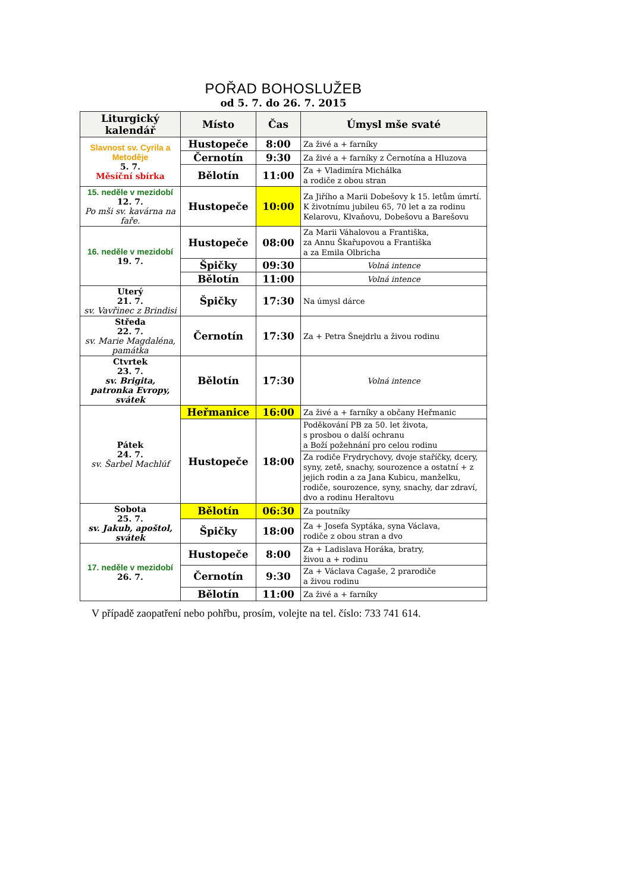POŘAD BOHOSLUŽEB
od 5. 7. do 26. 7. 2015
| Liturgický kalendář | Místo | Čas | Úmysl mše svaté |
| --- | --- | --- | --- |
| Slavnost sv. Cyrila a Metoděje 5. 7. Měsíční sbírka | Hustopeče | 8:00 | Za živé a + farníky |
| | Černotín | 9:30 | Za živé a + farníky z Černotína a Hluzova |
| | Bělotín | 11:00 | Za + Vladimíra Michálka a rodiče z obou stran |
| 15. neděle v mezidobí 12. 7. Po mši sv. kavárna na faře. | Hustopeče | 10:00 | Za Jiřího a Marii Dobešovy k 15. letům úmrtí. K životnímu jubileu 65, 70 let a za rodinu Kelarovu, Klvaňovu, Dobešovu a Barešovu |
| 16. neděle v mezidobí 19. 7. | Hustopeče | 08:00 | Za Marii Váhalovou a Františka, za Annu Škařupovou a Františka a za Emila Olbricha |
| | Špičky | 09:30 | Volná intence |
| | Bělotín | 11:00 | Volná intence |
| Uterý 21. 7. sv. Vavřinec z Brindisi | Špičky | 17:30 | Na úmysl dárce |
| Středa 22. 7. sv. Marie Magdaléna, památka | Černotín | 17:30 | Za + Petra Šnejdrlu a živou rodinu |
| Ctvrtek 23. 7. sv. Brigita, patronka Evropy, svátek | Bělotín | 17:30 | Volná intence |
| Pátek 24. 7. sv. Šarbel Machlúf | Heřmanice | 16:00 | Za živé a + farníky a občany Heřmanic |
| | Hustopeče | 18:00 | Poděkování PB za 50. let života, s prosbou o další ochranu a Boží požehnání pro celou rodinu |
| | | | Za rodiče Frydrychovy, dvoje staříčky, dcery, syny, zetě, snachy, sourozence a ostatní + z jejich rodin a za Jana Kubicu, manželku, rodiče, sourozence, syny, snachy, dar zdraví, dvo a rodinu Heraltovu |
| Sobota 25. 7. sv. Jakub, apoštol, svátek | Bělotín | 06:30 | Za poutníky |
| | Špičky | 18:00 | Za + Josefa Syptáka, syna Václava, rodiče z obou stran a dvo |
| 17. neděle v mezidobí 26. 7. | Hustopeče | 8:00 | Za + Ladislava Horáka, bratry, živou a + rodinu |
| | Černotín | 9:30 | Za + Václava Cagaše, 2 prarodiče a živou rodinu |
| | Bělotín | 11:00 | Za živé a + farníky |
V případě zaopatření nebo pohřbu, prosím, volejte na tel. číslo: 733 741 614.